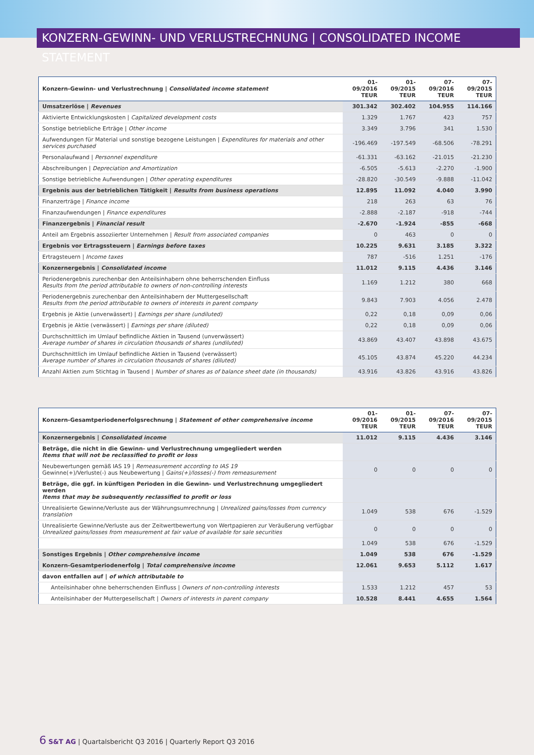KONZERN-GEWINN- UND VERLUSTRECHNUNG | CONSOLIDATED INCOME STATEMENT
| Konzern-Gewinn- und Verlustrechnung / Consolidated income statement | 01-09/2016 TEUR | 01-09/2015 TEUR | 07-09/2016 TEUR | 07-09/2015 TEUR |
| --- | --- | --- | --- | --- |
| Umsatzerlöse / Revenues | 301.342 | 302.402 | 104.955 | 114.166 |
| Aktivierte Entwicklungskosten / Capitalized development costs | 1.329 | 1.767 | 423 | 757 |
| Sonstige betriebliche Erträge / Other income | 3.349 | 3.796 | 341 | 1.530 |
| Aufwendungen für Material und sonstige bezogene Leistungen / Expenditures for materials and other services purchased | -196.469 | -197.549 | -68.506 | -78.291 |
| Personalaufwand / Personnel expenditure | -61.331 | -63.162 | -21.015 | -21.230 |
| Abschreibungen / Depreciation and Amortization | -6.505 | -5.613 | -2.270 | -1.900 |
| Sonstige betriebliche Aufwendungen / Other operating expenditures | -28.820 | -30.549 | -9.888 | -11.042 |
| Ergebnis aus der betrieblichen Tätigkeit / Results from business operations | 12.895 | 11.092 | 4.040 | 3.990 |
| Finanzerträge / Finance income | 218 | 263 | 63 | 76 |
| Finanzaufwendungen / Finance expenditures | -2.888 | -2.187 | -918 | -744 |
| Finanzergebnis / Financial result | -2.670 | -1.924 | -855 | -668 |
| Anteil am Ergebnis assoziierter Unternehmen / Result from associated companies | 0 | 463 | 0 | 0 |
| Ergebnis vor Ertragssteuern / Earnings before taxes | 10.225 | 9.631 | 3.185 | 3.322 |
| Ertragsteuern / Income taxes | 787 | -516 | 1.251 | -176 |
| Konzernergebnis / Consolidated income | 11.012 | 9.115 | 4.436 | 3.146 |
| Periodenergebnis zurechenbar den Anteilsinhabern ohne beherrschenden Einfluss Results from the period attributable to owners of non-controlling interests | 1.169 | 1.212 | 380 | 668 |
| Periodenergebnis zurechenbar den Anteilsinhabern der Muttergesellschaft Results from the period attributable to owners of interests in parent company | 9.843 | 7.903 | 4.056 | 2.478 |
| Ergebnis je Aktie (unverwässert) / Earnings per share (undiluted) | 0,22 | 0,18 | 0,09 | 0,06 |
| Ergebnis je Aktie (verwässert) / Earnings per share (diluted) | 0,22 | 0,18 | 0,09 | 0,06 |
| Durchschnittlich im Umlauf befindliche Aktien in Tausend (unverwässert) Average number of shares in circulation thousands of shares (undiluted) | 43.869 | 43.407 | 43.898 | 43.675 |
| Durchschnittlich im Umlauf befindliche Aktien in Tausend (verwässert) Average number of shares in circulation thousands of shares (diluted) | 45.105 | 43.874 | 45.220 | 44.234 |
| Anzahl Aktien zum Stichtag in Tausend / Number of shares as of balance sheet date (in thousands) | 43.916 | 43.826 | 43.916 | 43.826 |
| Konzern-Gesamtperiodenerfolgsrechnung / Statement of other comprehensive income | 01-09/2016 TEUR | 01-09/2015 TEUR | 07-09/2016 TEUR | 07-09/2015 TEUR |
| --- | --- | --- | --- | --- |
| Konzernergebnis / Consolidated income | 11.012 | 9.115 | 4.436 | 3.146 |
| Beträge, die nicht in die Gewinn- und Verlustrechnung umgegliedert werden Items that will not be reclassified to profit or loss | | | | |
| Neubewertungen gemäß IAS 19 / Remeasurement according to IAS 19 Gewinne(+)/Verluste(-) aus Neubewertung / Gains(+)/losses(-) from remeasurement | 0 | 0 | 0 | 0 |
| Beträge, die ggf. in künftigen Perioden in die Gewinn- und Verlustrechnung umgegliedert werden Items that may be subsequently reclassified to profit or loss | | | | |
| Unrealisierte Gewinne/Verluste aus der Währungsumrechnung / Unrealized gains/losses from currency translation | 1.049 | 538 | 676 | -1.529 |
| Unrealisierte Gewinne/Verluste aus der Zeitwertbewertung von Wertpapieren zur Veräußerung verfügbar Unrealized gains/losses from measurement at fair value of available for sale securities | 0 | 0 | 0 | 0 |
| | 1.049 | 538 | 676 | -1.529 |
| Sonstiges Ergebnis / Other comprehensive income | 1.049 | 538 | 676 | -1.529 |
| Konzern-Gesamtperiodenerfolg / Total comprehensive income | 12.061 | 9.653 | 5.112 | 1.617 |
| davon entfallen auf / of which attributable to | | | | |
| Anteilsinhaber ohne beherrschenden Einfluss / Owners of non-controlling interests | 1.533 | 1.212 | 457 | 53 |
| Anteilsinhaber der Muttergesellschaft / Owners of interests in parent company | 10.528 | 8.441 | 4.655 | 1.564 |
6 S&T AG | Quartalsbericht Q3 2016 | Quarterly Report Q3 2016